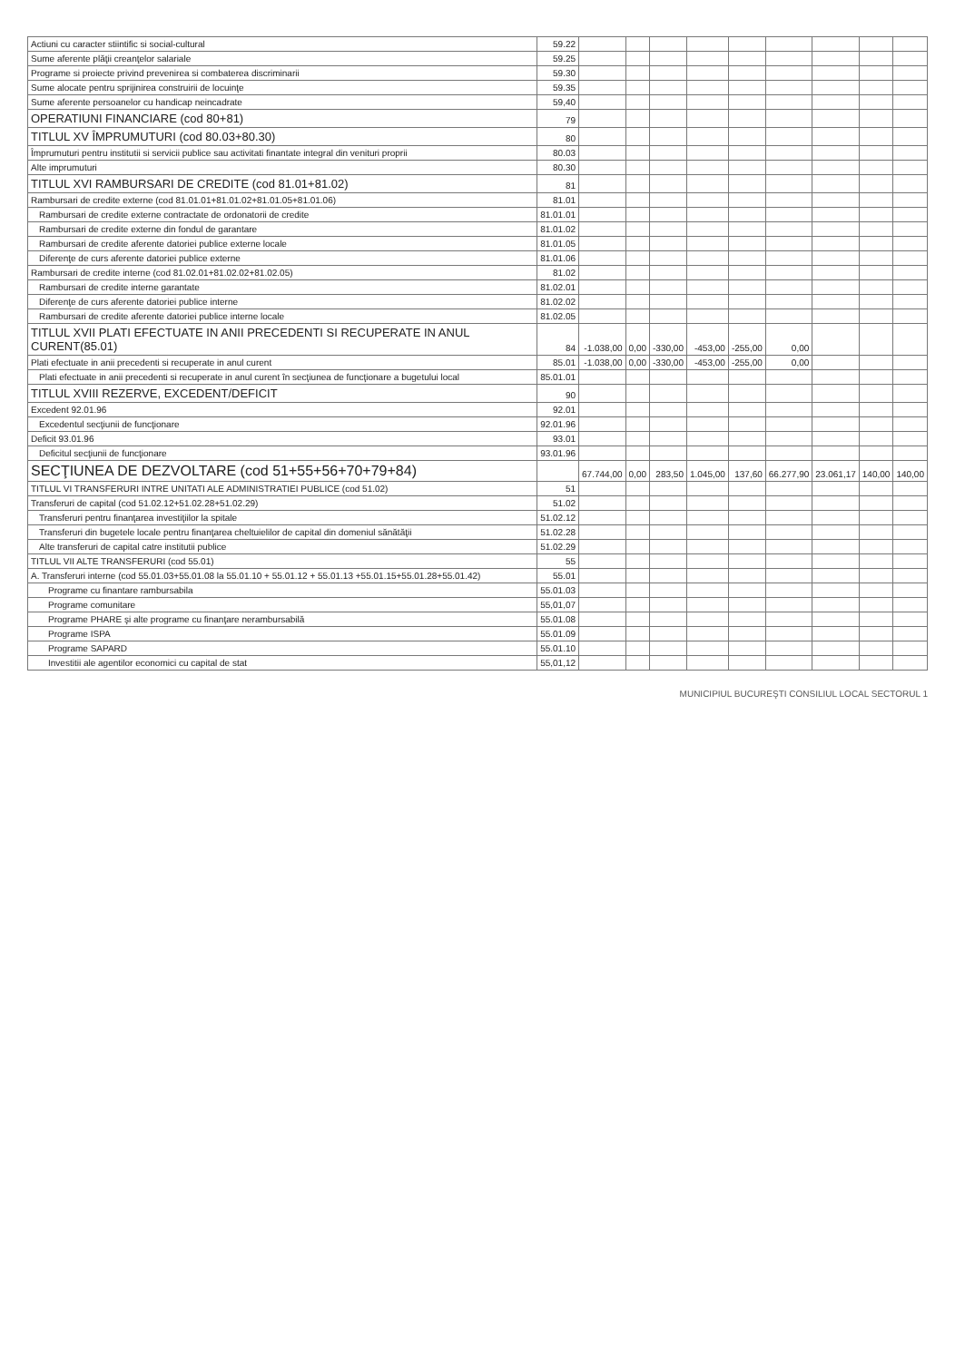| Actiuni cu caracter stiintific si social-cultural | 59.22 | | | | | | | | | |
| Sume aferente plăţii creanţelor salariale | 59.25 | | | | | | | | | |
| Programe si proiecte privind prevenirea si combaterea discriminarii | 59.30 | | | | | | | | | |
| Sume alocate pentru sprijinirea construirii de locuinţe | 59.35 | | | | | | | | | |
| Sume aferente persoanelor cu handicap neincadrate | 59,40 | | | | | | | | | |
| OPERATIUNI FINANCIARE (cod 80+81) | 79 | | | | | | | | | |
| TITLUL XV ÎMPRUMUTURI (cod 80.03+80.30) | 80 | | | | | | | | | |
| Împrumuturi pentru institutii si servicii publice sau activitati finantate integral din venituri proprii | 80.03 | | | | | | | | | |
| Alte imprumuturi | 80.30 | | | | | | | | | |
| TITLUL XVI RAMBURSARI DE CREDITE (cod 81.01+81.02) | 81 | | | | | | | | | |
| Rambursari de credite externe (cod 81.01.01+81.01.02+81.01.05+81.01.06) | 81.01 | | | | | | | | | |
| Rambursari de credite externe contractate de ordonatorii de credite | 81.01.01 | | | | | | | | | |
| Rambursari de credite externe din fondul de garantare | 81.01.02 | | | | | | | | | |
| Rambursari de credite aferente datoriei publice externe locale | 81.01.05 | | | | | | | | | |
| Diferenţe de curs aferente datoriei publice externe | 81.01.06 | | | | | | | | | |
| Rambursari de credite interne (cod 81.02.01+81.02.02+81.02.05) | 81.02 | | | | | | | | | |
| Rambursari de credite interne garantate | 81.02.01 | | | | | | | | | |
| Diferenţe de curs aferente datoriei publice interne | 81.02.02 | | | | | | | | | |
| Rambursari de credite aferente datoriei publice interne locale | 81.02.05 | | | | | | | | | |
| TITLUL XVII PLATI EFECTUATE IN ANII PRECEDENTI SI RECUPERATE IN ANUL CURENT(85.01) | 84 | -1.038,00 | 0,00 | -330,00 | -453,00 | -255,00 | 0,00 | | | |
| Plati efectuate in anii precedenti si recuperate in anul curent | 85.01 | -1.038,00 | 0,00 | -330,00 | -453,00 | -255,00 | 0,00 | | | |
| Plati efectuate in anii precedenti si recuperate in anul curent în secţiunea de funcţionare a bugetului local | 85.01.01 | | | | | | | | | |
| TITLUL XVIII REZERVE, EXCEDENT/DEFICIT | 90 | | | | | | | | | |
| Excedent 92.01.96 | 92.01 | | | | | | | | | |
| Excedentul secţiunii de funcţionare | 92.01.96 | | | | | | | | | |
| Deficit 93.01.96 | 93.01 | | | | | | | | | |
| Deficitul secţiunii de funcţionare | 93.01.96 | | | | | | | | | |
| SECŢIUNEA DE DEZVOLTARE (cod 51+55+56+70+79+84) | | 67.744,00 | 0,00 | 283,50 | 1.045,00 | 137,60 | 66.277,90 | 23.061,17 | 140,00 | 140,00 |
| TITLUL VI TRANSFERURI INTRE UNITATI ALE ADMINISTRATIEI PUBLICE (cod 51.02) | 51 | | | | | | | | | |
| Transferuri de capital (cod 51.02.12+51.02.28+51.02.29) | 51.02 | | | | | | | | | |
| Transferuri pentru finanţarea investiţiilor la spitale | 51.02.12 | | | | | | | | | |
| Transferuri din bugetele locale pentru finanţarea cheltuielilor de capital din domeniul sănătăţii | 51.02.28 | | | | | | | | | |
| Alte transferuri de capital catre institutii publice | 51.02.29 | | | | | | | | | |
| TITLUL VII ALTE TRANSFERURI (cod 55.01) | 55 | | | | | | | | | |
| A. Transferuri interne (cod 55.01.03+55.01.08 la 55.01.10 + 55.01.12 + 55.01.13 +55.01.15+55.01.28+55.01.42) | 55.01 | | | | | | | | | |
| Programe cu finantare rambursabila | 55.01.03 | | | | | | | | | |
| Programe comunitare | 55,01,07 | | | | | | | | | |
| Programe PHARE şi alte programe cu finanţare nerambursabilă | 55.01.08 | | | | | | | | | |
| Programe ISPA | 55.01.09 | | | | | | | | | |
| Programe SAPARD | 55.01.10 | | | | | | | | | |
| Investitii ale agentilor economici cu capital de stat | 55,01,12 | | | | | | | | | |
MUNICIPIUL BUCUREŞTI CONSILIUL LOCAL SECTORUL 1